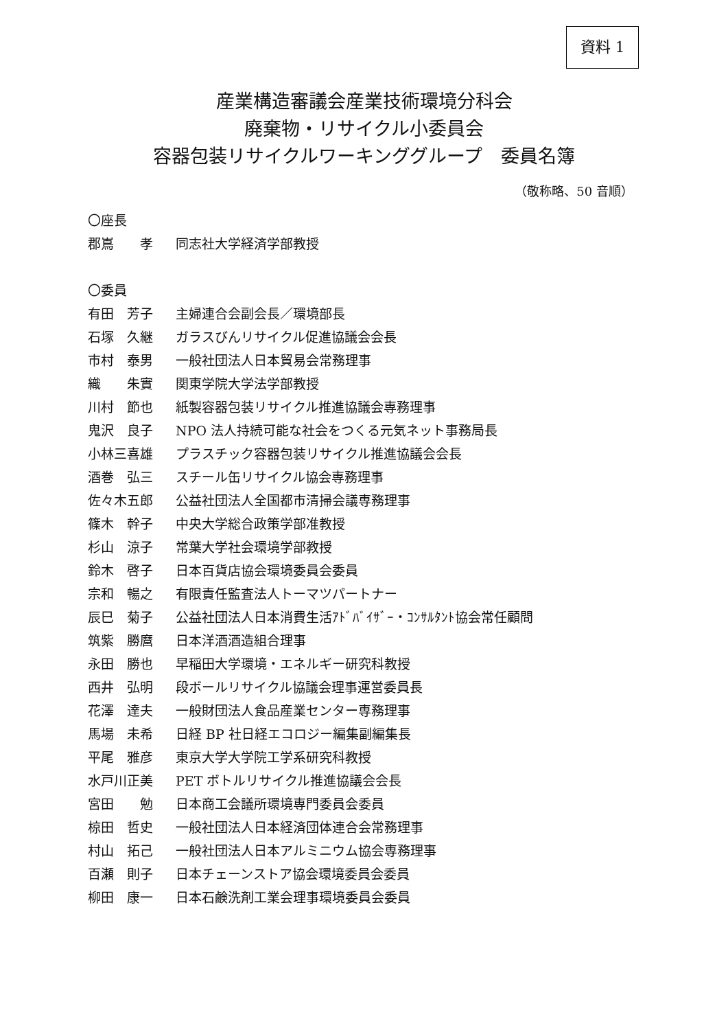資料 1
産業構造審議会産業技術環境分科会
廃棄物・リサイクル小委員会
容器包装リサイクルワーキンググループ　委員名簿
（敬称略、50 音順）
〇座長
郡嶌　　孝 同志社大学経済学部教授
〇委員
有田　芳子 主婦連合会副会長／環境部長
石塚　久継 ガラスびんリサイクル促進協議会会長
市村　泰男 一般社団法人日本貿易会常務理事
織　　朱實 関東学院大学法学部教授
川村　節也 紙製容器包装リサイクル推進協議会専務理事
鬼沢　良子 NPO 法人持続可能な社会をつくる元気ネット事務局長
小林三喜雄 プラスチック容器包装リサイクル推進協議会会長
酒巻　弘三 スチール缶リサイクル協会専務理事
佐々木五郎 公益社団法人全国都市清掃会議専務理事
篠木　幹子 中央大学総合政策学部准教授
杉山　涼子 常葉大学社会環境学部教授
鈴木　啓子 日本百貨店協会環境委員会委員
宗和　暢之 有限責任監査法人トーマツパートナー
辰巳　菊子 公益社団法人日本消費生活ｱﾄﾞﾊﾞｲｻﾞｰ・ｺﾝｻﾙﾀﾝﾄ協会常任顧問
筑紫　勝麿 日本洋酒酒造組合理事
永田　勝也 早稲田大学環境・エネルギー研究科教授
西井　弘明 段ボールリサイクル協議会理事運営委員長
花澤　達夫 一般財団法人食品産業センター専務理事
馬場　未希 日経 BP 社日経エコロジー編集副編集長
平尾　雅彦 東京大学大学院工学系研究科教授
水戸川正美 PET ボトルリサイクル推進協議会会長
宮田　　勉 日本商工会議所環境専門委員会委員
椋田　哲史 一般社団法人日本経済団体連合会常務理事
村山　拓己 一般社団法人日本アルミニウム協会専務理事
百瀬　則子 日本チェーンストア協会環境委員会委員
柳田　康一 日本石鹸洗剤工業会理事環境委員会委員